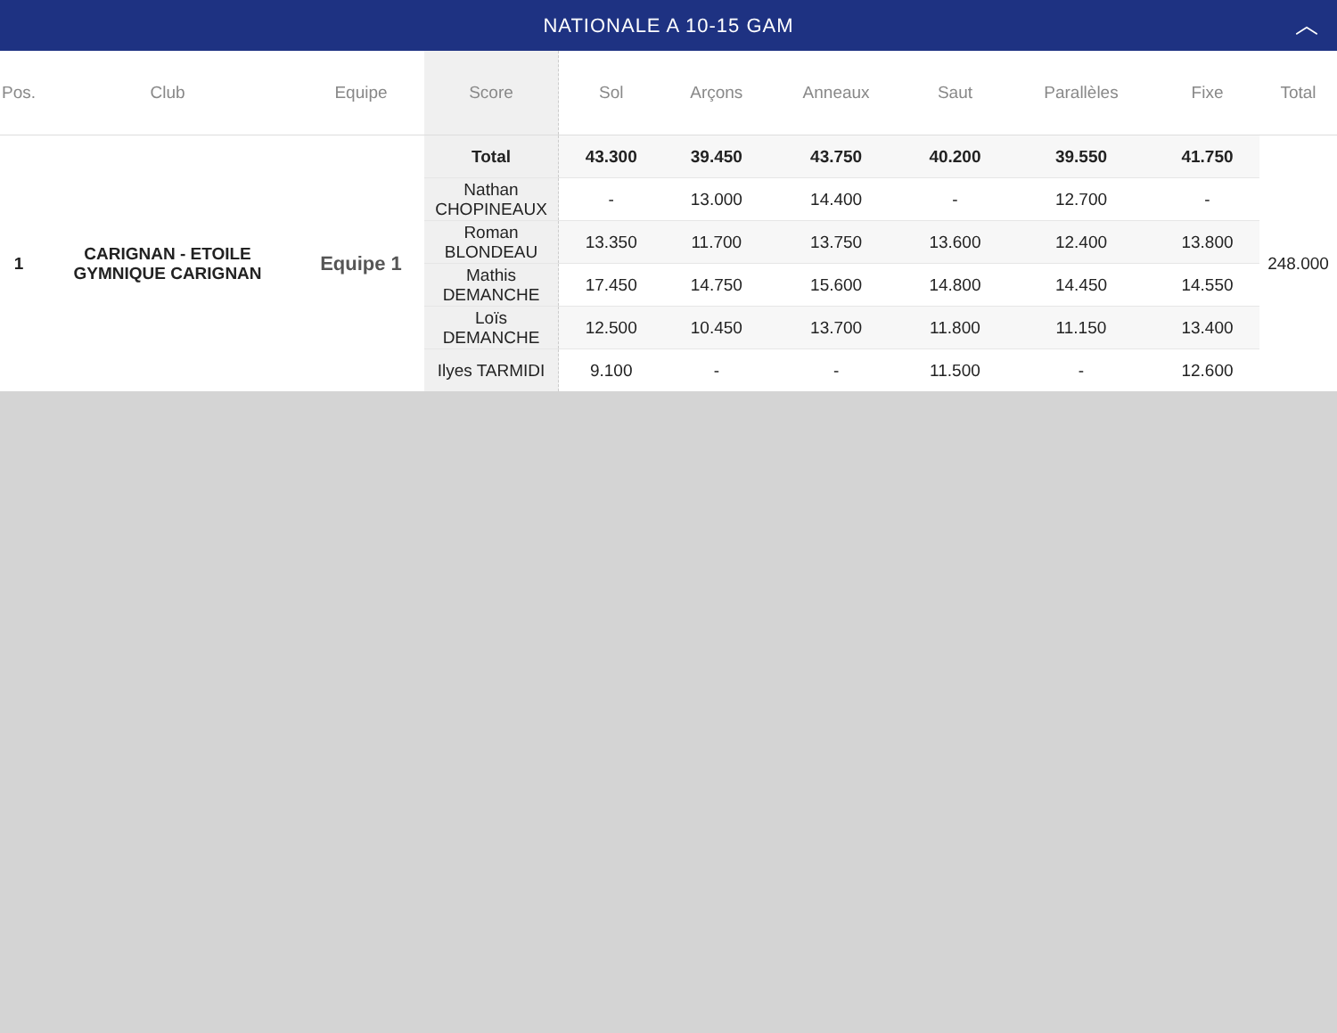NATIONALE A 10-15 GAM ︿
| Pos. | Club | Equipe | Score | Sol | Arçons | Anneaux | Saut | Parallèles | Fixe | Total |
| --- | --- | --- | --- | --- | --- | --- | --- | --- | --- | --- |
| 1 | CARIGNAN - ETOILE GYMNIQUE CARIGNAN | Equipe 1 | Total | 43.300 | 39.450 | 43.750 | 40.200 | 39.550 | 41.750 | 248.000 |
| | | | Nathan CHOPINEAUX | - | 13.000 | 14.400 | - | 12.700 | - | |
| | | | Roman BLONDEAU | 13.350 | 11.700 | 13.750 | 13.600 | 12.400 | 13.800 | |
| | | | Mathis DEMANCHE | 17.450 | 14.750 | 15.600 | 14.800 | 14.450 | 14.550 | |
| | | | Loïs DEMANCHE | 12.500 | 10.450 | 13.700 | 11.800 | 11.150 | 13.400 | |
| | | | Ilyes TARMIDI | 9.100 | - | - | 11.500 | - | 12.600 | |